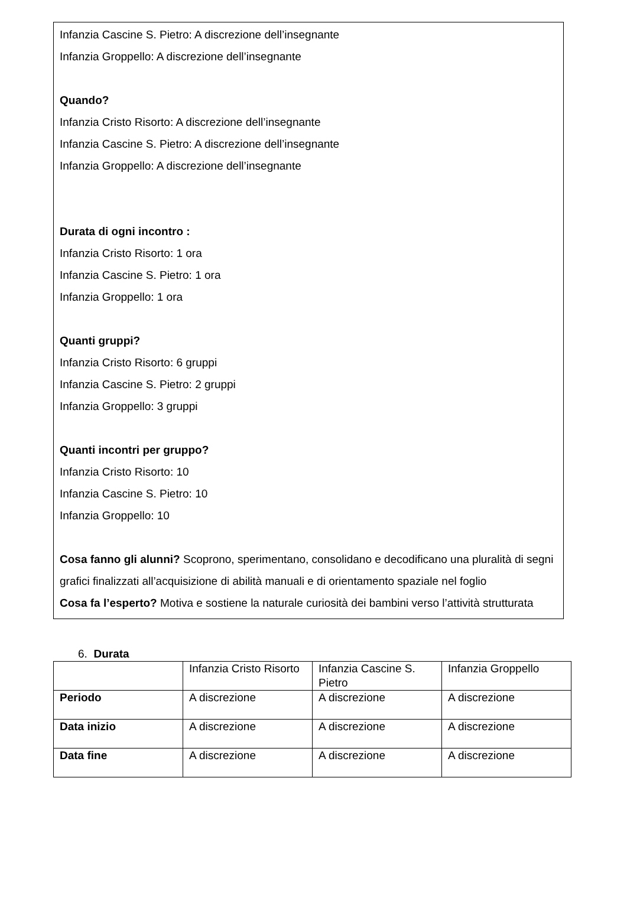Infanzia Cascine S. Pietro: A discrezione dell’insegnante
Infanzia Groppello: A discrezione dell’insegnante
Quando?
Infanzia Cristo Risorto: A discrezione dell’insegnante
Infanzia Cascine S. Pietro: A discrezione dell’insegnante
Infanzia Groppello: A discrezione dell’insegnante
Durata di ogni incontro :
Infanzia Cristo Risorto: 1 ora
Infanzia Cascine S. Pietro: 1 ora
Infanzia Groppello: 1 ora
Quanti gruppi?
Infanzia Cristo Risorto: 6 gruppi
Infanzia Cascine S. Pietro: 2 gruppi
Infanzia Groppello: 3 gruppi
Quanti incontri per gruppo?
Infanzia Cristo Risorto: 10
Infanzia Cascine S. Pietro: 10
Infanzia Groppello: 10
Cosa fanno gli alunni? Scoprono, sperimentano, consolidano e decodificano una pluralità di segni grafici finalizzati all’acquisizione di abilità manuali e di orientamento spaziale nel foglio
Cosa fa l’esperto? Motiva e sostiene la naturale curiosità dei bambini verso l’attività strutturata
6. Durata
| | Infanzia Cristo Risorto | Infanzia Cascine S. Pietro | Infanzia Groppello |
| Periodo | A discrezione | A discrezione | A discrezione |
| Data inizio | A discrezione | A discrezione | A discrezione |
| Data fine | A discrezione | A discrezione | A discrezione |